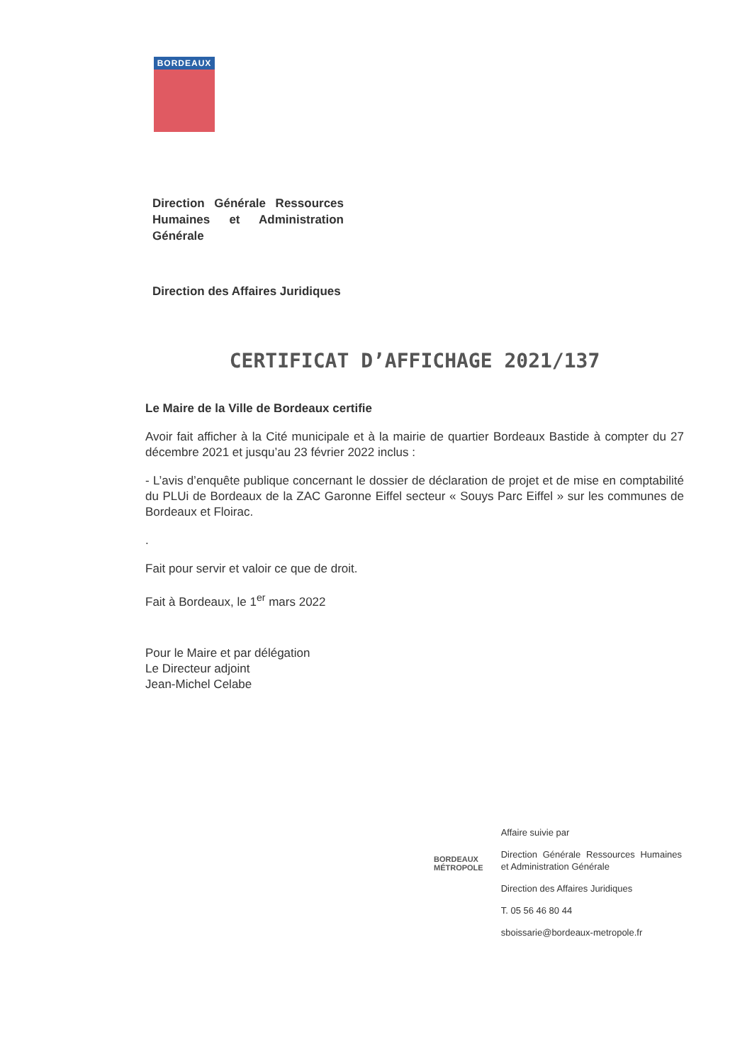BORDEAUX
Direction Générale Ressources Humaines et Administration Générale
Direction des Affaires Juridiques
CERTIFICAT D’AFFICHAGE 2021/137
Le Maire de la Ville de Bordeaux certifie
Avoir fait afficher à la Cité municipale et à la mairie de quartier Bordeaux Bastide à compter du 27 décembre 2021 et jusqu’au 23 février 2022 inclus :
- L’avis d’enquête publique concernant le dossier de déclaration de projet et de mise en comptabilité du PLUi de Bordeaux de la ZAC Garonne Eiffel secteur « Souys Parc Eiffel » sur les communes de Bordeaux et Floirac.
.
Fait pour servir et valoir ce que de droit.
Fait à Bordeaux, le 1<sup>er</sup> mars 2022
Pour le Maire et par délégation
Le Directeur adjoint
Jean-Michel Celabe
BORDEAUX
MÉTROPOLE
Affaire suivie par
Direction Générale Ressources Humaines et Administration Générale
Direction des Affaires Juridiques
T. 05 56 46 80 44
sboissarie@bordeaux-metropole.fr